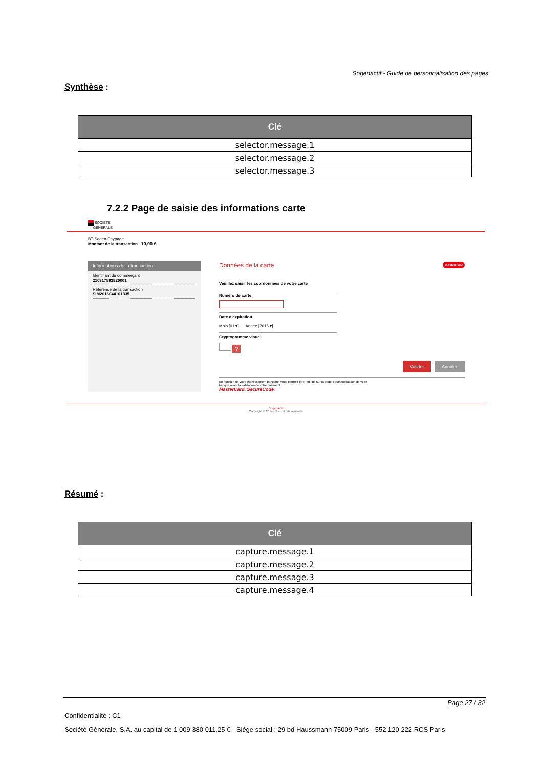Sogenactif - Guide de personnalisation des pages
Synthèse :
| Clé |
| --- |
| selector.message.1 |
| selector.message.2 |
| selector.message.3 |
7.2.2 Page de saisie des informations carte
SOCIETE
GENERALE
BT-Sogen-Paypage
Montant de la transaction 10,00 €
Informations de la transaction
Identifiant du commerçant
210317593820001
Référence de la transaction
SIM2016044101335
Données de la carte MasterCard
Veuillez saisir les coordonnées de votre carte
Numéro de carte
Date d'expiration
Mois [01 ▾] Année [2016 ▾]
Cryptogramme visuel
?
Valider Annuler
En fonction de votre établissement bancaire, vous pourrez être redirigé sur la page d'authentification de votre
banque avant la validation de votre paiement.
MasterCard. SecureCode.
Sogenactif
Copyright © 2014 - Tous droits réservés
Résumé :
| Clé |
| --- |
| capture.message.1 |
| capture.message.2 |
| capture.message.3 |
| capture.message.4 |
Page 27 / 32
Confidentialité : C1
Société Générale, S.A. au capital de 1 009 380 011,25 € - Siège social : 29 bd Haussmann 75009 Paris - 552 120 222 RCS Paris